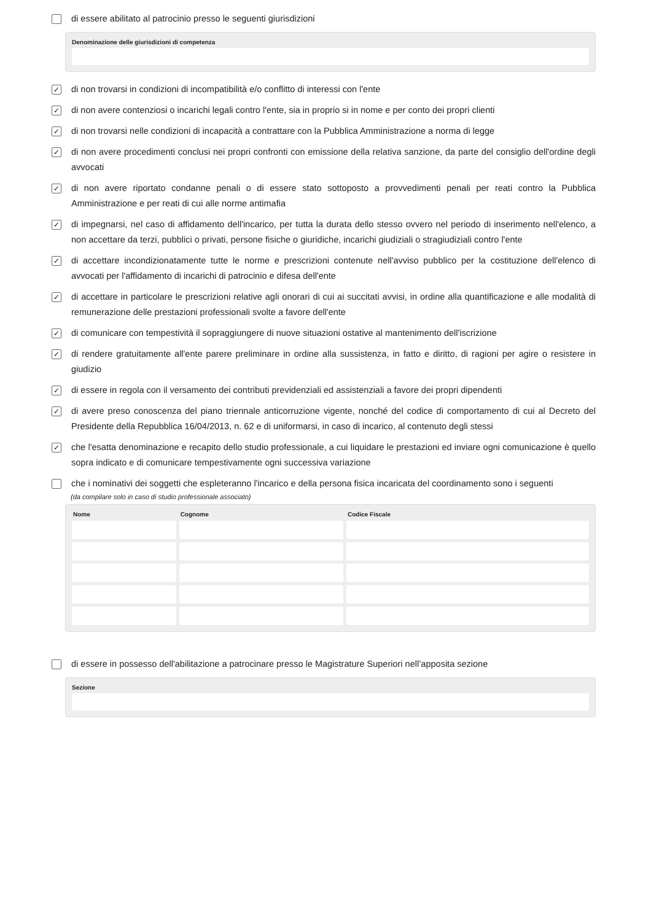di essere abilitato al patrocinio presso le seguenti giurisdizioni
Denominazione delle giurisdizioni di competenza
✓
di non trovarsi in condizioni di incompatibilità e/o conflitto di interessi con l'ente
✓
di non avere contenziosi o incarichi legali contro l'ente, sia in proprio si in nome e per conto dei propri clienti
✓
di non trovarsi nelle condizioni di incapacità a contrattare con la Pubblica Amministrazione a norma di legge
✓
di non avere procedimenti conclusi nei propri confronti con emissione della relativa sanzione, da parte del consiglio dell'ordine degli avvocati
✓
di non avere riportato condanne penali o di essere stato sottoposto a provvedimenti penali per reati contro la Pubblica Amministrazione e per reati di cui alle norme antimafia
✓
di impegnarsi, nel caso di affidamento dell'incarico, per tutta la durata dello stesso ovvero nel periodo di inserimento nell'elenco, a non accettare da terzi, pubblici o privati, persone fisiche o giuridiche, incarichi giudiziali o stragiudiziali contro l'ente
✓
di accettare incondizionatamente tutte le norme e prescrizioni contenute nell'avviso pubblico per la costituzione dell'elenco di avvocati per l'affidamento di incarichi di patrocinio e difesa dell'ente
✓
di accettare in particolare le prescrizioni relative agli onorari di cui ai succitati avvisi, in ordine alla quantificazione e alle modalità di remunerazione delle prestazioni professionali svolte a favore dell'ente
✓
di comunicare con tempestività il sopraggiungere di nuove situazioni ostative al mantenimento dell'iscrizione
✓
di rendere gratuitamente all'ente parere preliminare in ordine alla sussistenza, in fatto e diritto, di ragioni per agire o resistere in giudizio
✓
di essere in regola con il versamento dei contributi previdenziali ed assistenziali a favore dei propri dipendenti
✓
di avere preso conoscenza del piano triennale anticorruzione vigente, nonché del codice di comportamento di cui al Decreto del Presidente della Repubblica 16/04/2013, n. 62 e di uniformarsi, in caso di incarico, al contenuto degli stessi
✓
che l'esatta denominazione e recapito dello studio professionale, a cui liquidare le prestazioni ed inviare ogni comunicazione è quello sopra indicato e di comunicare tempestivamente ogni successiva variazione
che i nominativi dei soggetti che espleteranno l'incarico e della persona fisica incaricata del coordinamento sono i seguenti
(da compilare solo in caso di studio professionale associato)
| Nome | Cognome | Codice Fiscale |
| --- | --- | --- |
di essere in possesso dell'abilitazione a patrocinare presso le Magistrature Superiori nell’apposita sezione
Sezione